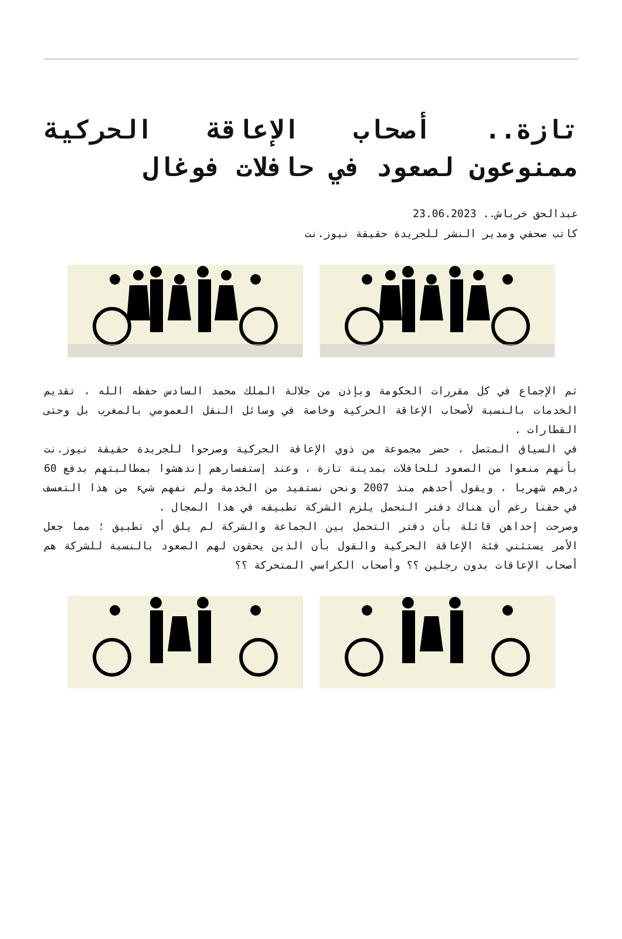تازة.. أصحاب الإعاقة الحركية ممنوعون لصعود في حافلات فوغال
عبدالحق خرباش.. 23.06.2023
كاتب صحفي ومدير النشر للجريدة حقيقة نيوز.نت
ثم الإجماع في كل مقررات الحكومة وبإذن من جلالة الملك محمد السادس حفظه الله ، تقديم الخدمات بالنسبة لأصحاب الإعاقة الحركية وخاصة في وسائل النقل العمومي بالمغرب بل وحتى القطارات .
في السياق المتصل ، حضر مجموعة من ذوي الإعاقة الحركية وصرحوا للجريدة حقيقة نيوز.نت بأنهم منعوا من الصعود للحافلات بمدينة تازة ، وعند إستفسارهم إندهشوا بمطالبتهم بدفع 60 درهم شهريا ، ويقول أحدهم منذ 2007 ونحن نستفيد من الخدمة ولم نفهم شيء من هذا التعسف في حقنا رغم أن هناك دفتر التحمل يلزم الشركة تطبيقه في هذا المجال .
وصرحت إحداهن قائلة بأن دفتر التحمل بين الجماعة والشركة لم يلق أي تطبيق ؛ مما جعل الأمر يستثني فئة الإعاقة الحركية والقول بأن الذين يحقون لهم الصعود بالنسبة للشركة هم أصحاب الإعاقات بدون رجلين ؟؟ وأصحاب الكراسي المتحركة ؟؟